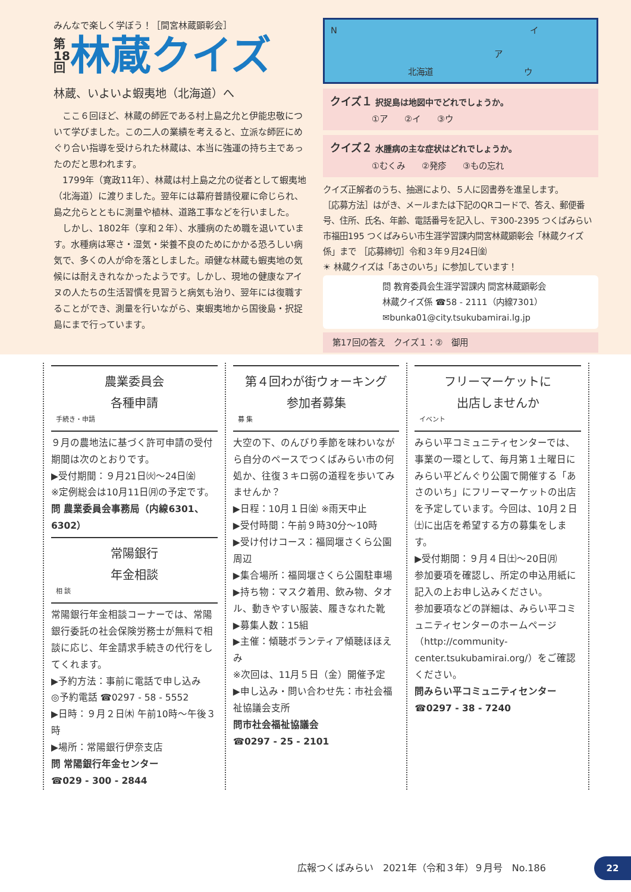みんなで楽しく学ぼう！［間宮林蔵顕彰会］
第
18
回
林蔵クイズ
林蔵、いよいよ蝦夷地（北海道）へ
　ここ６回ほど、林蔵の師匠である村上島之允と伊能忠敬について学びました。この二人の業績を考えると、立派な師匠にめぐり合い指導を受けられた林蔵は、本当に強運の持ち主であったのだと思われます。
　1799年（寛政11年）、林蔵は村上島之允の従者として蝦夷地（北海道）に渡りました。翌年には幕府普請役雇に命じられ、島之允らとともに測量や植林、道路工事などを行いました。
　しかし、1802年（享和２年）、水腫病のため職を退いています。水種病は寒さ・湿気・栄養不良のためにかかる恐ろしい病気で、多くの人が命を落としました。頑健な林蔵も蝦夷地の気候には耐えきれなかったようです。しかし、現地の健康なアイヌの人たちの生活習慣を見習うと病気も治り、翌年には復職することができ、測量を行いながら、東蝦夷地から国後島・択捉島にまで行っています。
N
北海道
ア
イ
ウ
クイズ１ 択捉島は地図中でどれでしょうか。
　　　　　①ア　　②イ　　③ウ
クイズ２ 水腫病の主な症状はどれでしょうか。
　　　　　①むくみ　　②発疹　　③もの忘れ
クイズ正解者のうち、抽選により、５人に図書券を進呈します。
［応募方法］はがき、メールまたは下記のQRコードで、答え、郵便番号、住所、氏名、年齢、電話番号を記入し、〒300-2395 つくばみらい市福田195 つくばみらい市生涯学習課内間宮林蔵顕彰会「林蔵クイズ係」まで ［応募締切］令和３年９月24日㈮
☀ 林蔵クイズは「あさのいち」に参加しています！
問 教育委員会生涯学習課内 間宮林蔵顕彰会
林蔵クイズ係 ☎58 - 2111（内線7301）
✉bunka01@city.tsukubamirai.lg.jp
第17回の答え　クイズ１：②　御用
農業委員会
各種申請
手続き・申請
９月の農地法に基づく許可申請の受付期間は次のとおりです。
▶受付期間：９月21日㈫～24日㈮
※定例総会は10月11日㈪の予定です。
問 農業委員会事務局（内線6301、6302）
常陽銀行
年金相談
相 談
常陽銀行年金相談コーナーでは、常陽銀行委託の社会保険労務士が無料で相談に応じ、年金請求手続きの代行をしてくれます。
▶予約方法：事前に電話で申し込み
◎予約電話 ☎0297 - 58 - 5552
▶日時：９月２日㈭ 午前10時～午後３時
▶場所：常陽銀行伊奈支店
問 常陽銀行年金センター
☎029 - 300 - 2844
第４回わが街ウォーキング
参加者募集
募 集
大空の下、のんびり季節を味わいながら自分のペースでつくばみらい市の何処か、往復３キロ弱の道程を歩いてみませんか？
▶日程：10月１日㈮ ※雨天中止
▶受付時間：午前９時30分～10時
▶受け付けコース：福岡堰さくら公園周辺
▶集合場所：福岡堰さくら公園駐車場
▶持ち物：マスク着用、飲み物、タオル、動きやすい服装、履きなれた靴
▶募集人数：15組
▶主催：傾聴ボランティア傾聴ほほえみ
※次回は、11月５日（金）開催予定
▶申し込み・問い合わせ先：市社会福祉協議会支所
問市社会福祉協議会
☎0297 - 25 - 2101
フリーマーケットに
出店しませんか
イベント
みらい平コミュニティセンターでは、事業の一環として、毎月第１土曜日にみらい平どんぐり公園で開催する「あさのいち」にフリーマーケットの出店を予定しています。今回は、10月２日㈯に出店を希望する方の募集をします。
▶受付期間：９月４日㈯～20日㈪
参加要項を確認し、所定の申込用紙に記入の上お申し込みください。
参加要項などの詳細は、みらい平コミュニティセンターのホームページ（http://community-center.tsukubamirai.org/）をご確認ください。
問みらい平コミュニティセンター
☎0297 - 38 - 7240
広報つくばみらい　2021年（令和３年）９月号　No.186
22